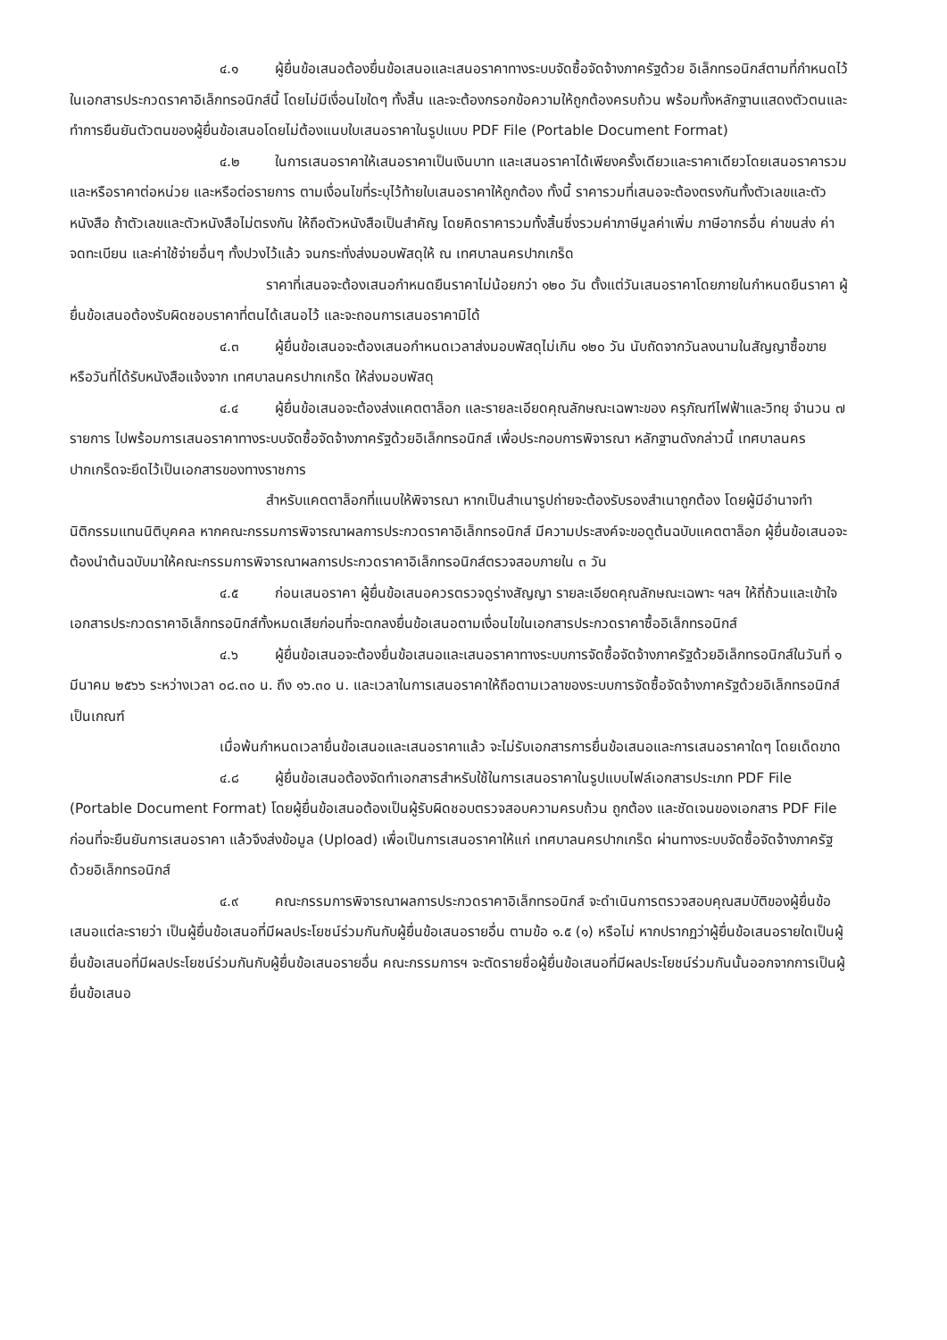๔.๑ ผู้ยื่นข้อเสนอต้องยื่นข้อเสนอและเสนอราคาทางระบบจัดซื้อจัดจ้างภาครัฐด้วย อิเล็กทรอนิกส์ตามที่กำหนดไว้ในเอกสารประกวดราคาอิเล็กทรอนิกส์นี้ โดยไม่มีเงื่อนไขใดๆ ทั้งสิ้น และจะต้องกรอกข้อความให้ถูกต้องครบถ้วน พร้อมทั้งหลักฐานแสดงตัวตนและทำการยืนยันตัวตนของผู้ยื่นข้อเสนอโดยไม่ต้องแนบใบเสนอราคาในรูปแบบ PDF File (Portable Document Format)
๔.๒ ในการเสนอราคาให้เสนอราคาเป็นเงินบาท และเสนอราคาได้เพียงครั้งเดียวและราคาเดียวโดยเสนอราคารวม และหรือราคาต่อหน่วย และหรือต่อรายการ ตามเงื่อนไขที่ระบุไว้ท้ายใบเสนอราคาให้ถูกต้อง ทั้งนี้ ราคารวมที่เสนอจะต้องตรงกันทั้งตัวเลขและตัวหนังสือ ถ้าตัวเลขและตัวหนังสือไม่ตรงกัน ให้ถือตัวหนังสือเป็นสำคัญ โดยคิดราคารวมทั้งสิ้นซึ่งรวมค่าภาษีมูลค่าเพิ่ม ภาษีอากรอื่น ค่าขนส่ง ค่าจดทะเบียน และค่าใช้จ่ายอื่นๆ ทั้งปวงไว้แล้ว จนกระทั่งส่งมอบพัสดุให้ ณ เทศบาลนครปากเกร็ด
ราคาที่เสนอจะต้องเสนอกำหนดยืนราคาไม่น้อยกว่า ๑๒๐ วัน ตั้งแต่วันเสนอราคาโดยภายในกำหนดยืนราคา ผู้ยื่นข้อเสนอต้องรับผิดชอบราคาที่ตนได้เสนอไว้ และจะถอนการเสนอราคามิได้
๔.๓ ผู้ยื่นข้อเสนอจะต้องเสนอกำหนดเวลาส่งมอบพัสดุไม่เกิน ๑๒๐ วัน นับถัดจากวันลงนามในสัญญาซื้อขาย หรือวันที่ได้รับหนังสือแจ้งจาก เทศบาลนครปากเกร็ด ให้ส่งมอบพัสดุ
๔.๔ ผู้ยื่นข้อเสนอจะต้องส่งแคตตาล็อก และรายละเอียดคุณลักษณะเฉพาะของ ครุภัณฑ์ไฟฟ้าและวิทยุ จำนวน ๗ รายการ ไปพร้อมการเสนอราคาทางระบบจัดซื้อจัดจ้างภาครัฐด้วยอิเล็กทรอนิกส์ เพื่อประกอบการพิจารณา หลักฐานดังกล่าวนี้ เทศบาลนครปากเกร็ดจะยึดไว้เป็นเอกสารของทางราชการ
สำหรับแคตตาล็อกที่แนบให้พิจารณา หากเป็นสำเนารูปถ่ายจะต้องรับรองสำเนาถูกต้อง โดยผู้มีอำนาจทำนิติกรรมแทนนิติบุคคล หากคณะกรรมการพิจารณาผลการประกวดราคาอิเล็กทรอนิกส์ มีความประสงค์จะขอดูต้นฉบับแคตตาล็อก ผู้ยื่นข้อเสนอจะต้องนำต้นฉบับมาให้คณะกรรมการพิจารณาผลการประกวดราคาอิเล็กทรอนิกส์ตรวจสอบภายใน ๓ วัน
๔.๕ ก่อนเสนอราคา ผู้ยื่นข้อเสนอควรตรวจดูร่างสัญญา รายละเอียดคุณลักษณะเฉพาะ ฯลฯ ให้ถี่ถ้วนและเข้าใจเอกสารประกวดราคาอิเล็กทรอนิกส์ทั้งหมดเสียก่อนที่จะตกลงยื่นข้อเสนอตามเงื่อนไขในเอกสารประกวดราคาซื้ออิเล็กทรอนิกส์
๔.๖ ผู้ยื่นข้อเสนอจะต้องยื่นข้อเสนอและเสนอราคาทางระบบการจัดซื้อจัดจ้างภาครัฐด้วยอิเล็กทรอนิกส์ในวันที่ ๑ มีนาคม ๒๕๖๖ ระหว่างเวลา ๐๘.๓๐ น. ถึง ๑๖.๓๐ น. และเวลาในการเสนอราคาให้ถือตามเวลาของระบบการจัดซื้อจัดจ้างภาครัฐด้วยอิเล็กทรอนิกส์เป็นเกณฑ์
เมื่อพ้นกำหนดเวลายื่นข้อเสนอและเสนอราคาแล้ว จะไม่รับเอกสารการยื่นข้อเสนอและการเสนอราคาใดๆ โดยเด็ดขาด
๔.๘ ผู้ยื่นข้อเสนอต้องจัดทำเอกสารสำหรับใช้ในการเสนอราคาในรูปแบบไฟล์เอกสารประเภท PDF File (Portable Document Format) โดยผู้ยื่นข้อเสนอต้องเป็นผู้รับผิดชอบตรวจสอบความครบถ้วน ถูกต้อง และชัดเจนของเอกสาร PDF File ก่อนที่จะยืนยันการเสนอราคา แล้วจึงส่งข้อมูล (Upload) เพื่อเป็นการเสนอราคาให้แก่ เทศบาลนครปากเกร็ด ผ่านทางระบบจัดซื้อจัดจ้างภาครัฐด้วยอิเล็กทรอนิกส์
๔.๙ คณะกรรมการพิจารณาผลการประกวดราคาอิเล็กทรอนิกส์ จะดำเนินการตรวจสอบคุณสมบัติของผู้ยื่นข้อเสนอแต่ละรายว่า เป็นผู้ยื่นข้อเสนอที่มีผลประโยชน์ร่วมกันกับผู้ยื่นข้อเสนอรายอื่น ตามข้อ ๑.๕ (๑) หรือไม่ หากปรากฏว่าผู้ยื่นข้อเสนอรายใดเป็นผู้ยื่นข้อเสนอที่มีผลประโยชน์ร่วมกันกับผู้ยื่นข้อเสนอรายอื่น คณะกรรมการฯ จะตัดรายชื่อผู้ยื่นข้อเสนอที่มีผลประโยชน์ร่วมกันนั้นออกจากการเป็นผู้ยื่นข้อเสนอ